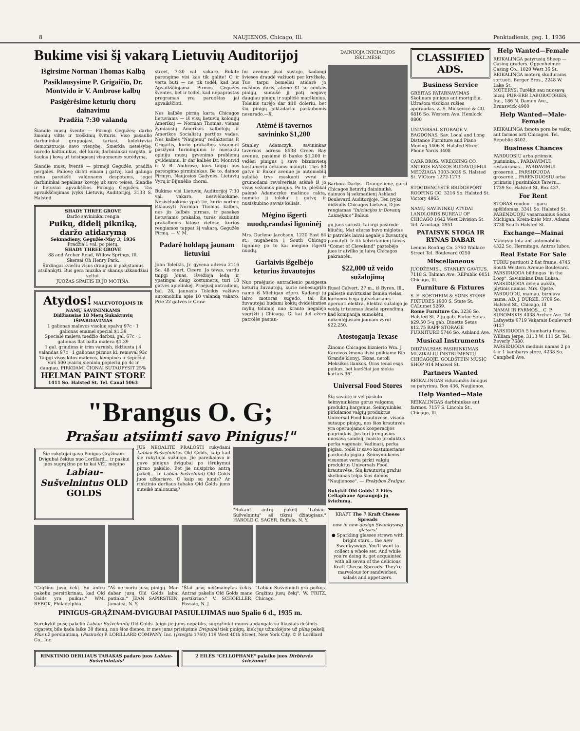8 NAUJIENOS, Chicago, Ill. Penktadienis, geg. 1, 1936
Bukime visi šį vakarą Lietuvių Auditorijoj
Išgirsime Norman Thomas Kalbą
Pasiklausysime P. Grigaičio, Dr. Montvido ir V. Ambrose kalbų
Pasigėrėsime keturių chorų dainavimu
Pradžia 7:30 valandą
Šiandie musų šventė — Pirmoji Gegužės; darbo žmonių viltis ir troškimų švituris. Viso pasaulio darbininkai grupuojasi, tariasi, kolektyviai demonstruoja savo vienybę. Smerkia neteisybę, nurodo kaltininkus, dėl kurių darbininkai vargsta, ir šaukia į kovą už teisingesnį visuomenės surėdymą.
Šiandie musų šventė — pirmoji Gegužės, pradžia pergalės. Paliovę dirbti einam į gatvę, kad galinga mina pareikšti valdonams despotams, jogei darbininkai nepaliaus kovoję už savo teises. Šiandie ir lietuviai apvaikščios Pirmąją Gegužės. Tas apvaikščiojimas įvyks Lietuvių Auditorijoj, 3133 S. Halsted
SHADY THREE GROVE
Daržo savininkai rengia
Puikų, didelį pikniką, daržo atidarymą
Sekmadieny, Gegužės-May 3, 1936
Pradžia 1 val. po pietų.
SHADY THREE GROVE
88 and Archer Road, Willow Springs, Ill.
Skersai Oh Henry Park.
Širdingai kviečiu visus draugus ir pažįstamus atsilankyti. Bus gera muzika ir skanųs užkandžiai veltui.
JUOZAS SPAITIS IR JO MOTINA.
Atydos! MALEVOTOJAMS IR NAMŲ SAVININKAMS
Didžiausias 18 Metų Sukaktuvių IŠPARDAVIMAS
1 galionas malevos visokių spalvų 97c · 1 galionas enamel special $1.39
Specialė maleva medžio darbui, gal. 67c · 1 galionas flat balta maleva $1.39
1 gal. grindims ir trim varnish, išdžiusta į 4 valandas 97c · 1 galionas pirmos kl. removal 93c
Taipgi visos kitos malevos, kempinės ir šepečiai. Virš 500 įvairių sieninių popierių po 4c ir daugiau. PIRKDAMI ČIONAI SUTAUPYSIT 25%
HELMAN PAINT STORE
1411 So. Halsted St. Tel. Canal 5063
street, 7:30 val. vakare. Bukite parengime visi kas tik galite! O ir verta buti — ne tik todėl, kad bus Apvaikščiojama Pirmos Gegužės šventės, bet ir todel, kad nepaprastas programas yra paruoštas jai apvaikščioti.
Nes kalbės pirmą kartą Chicagos lietuviams — iš visų lietuvių kolonijų Amerikoj — Norman Thomas, vienas žymiausių Amerikos kalbėtojų ir Amerikos Socialistų partijos vadas. Nes kalbės "Naujienų" redaktorius P. Grigaitis, kurio prakalbos visuomet pasižymi turiningumu ir nuosakiu opiniju musų gyvenimo problemų gvildenimu. Ir dar kalbės Dr. Montvid ir V. B. Ambrose, kurs taipgi bus parengimo pirmininkas. Be to, dainos Pirmyn, Naujosios Gadynės, Lietuvių Vyrų ir Bijunėlio chorai.
Bukime visi Lietuvių Auditorijoj 7:30 val. vakaro, nesivėluokime. Nesivėluokime ypač tie, kurie norime išklausyti Norman Thomas kalbos, nes jis kalbės pirmas, ir pasakęs lietuviams prakalbą turės skubintis prakalboms kitose vietose, kurios rengiamos tappat šį vakarą, Gegužės Pirmą. — V. M.
Padarė holdapą jaunam lietuviui
John Toleikis, Jr. gyvena adresu 2116 So. 48 court, Cicero. Jo tėvas, vardu taipgi Jonas, išvežioja ledą ir ypatingai daug kostumerių turi 18 gatvės apielinkėj. Praėjusį antradienį, bal. 28, jaunasis Toleikis važiavo automobiliu apie 10 valandą vakaro. Prie 22 gatvės ir Craw-
for avenue jisai sustojo, kadangi šviesos draudė važiuoti per kryžkelę. Tuo tarpu bomeliai atidarė jo mašinos duris, atėmė $1 su centais pinigų, sumušė jį patį negavę daugiau pinigų ir suplėšė marškinius. Toleikis turėjo dar $10 doleriu, bet šių pinigų piktadariai paskubomis nesurado.—X.
Atėmė iš tavernos savininko $1,200
Stanley Adamczyk, savininkas tavernos adresu 8538 Green Bay avenue, pasiėmė iš banko $1,200 ir vežėsi pinigus į savo bizniavietę kostumeriu čekiams mainyti. Ties 83 gatve ir Baker avenue jo automobilį sulaikė trys maskuoti vyrai ir grumodami revolveriais atėmė iš jo visus vežamus pinigus. Po to, plėšikai paėmė Adamczyko mašinos raktą, numete jį tolokai į gatvę ir nusiskubino savais keliais.
Mėgino išgerti nuodų,randasi ligoninėj
Mrs. Darlene Jacobson, 1220 East 64 st., nugabenta į South Chicago ligoninę po to kai mėgino išgerti nuodų.
Garlaivis išgelbėjo keturius žuvautojus
Nuo praėjusio antradienio pasigesta keturių žuvautojų, kurie nebesugrįžo namo iš Michigan ežero. Kadangi jų laivo motoras sugedo, tai šie žuvautojai budami kokių dvidešimties mylių tolumoj nuo kranto negalėjo sugrįžti į Chicagą. Gi kai del ežero patrolės pastan-
"Brangus O. G;
Prašau atsiimti savo Pinigus!"
Šie rukytojai gavo Pinigus-Grąžinam-Dvigubai čekius nuo Lorillard... ir paskui juos sugrąžino po to kai VĖL mėgino Labiau-Sušvelnintus OLD GOLDS
JŪS NEGALITE PRALOŠTI rukydami Labiau-Sušvelnintus Old Golds, kaip kad šie rukytojai sužinojo. Jie pareikalavo ir gavo pinigus dvigubai po išrukymui pirmo pakelio. Bet jie nusipirko antrą pakelį... ir Labiau-Sušvelnintį Old Golds juos užkariavo. O kaip su jumis? Ar rinktinio derliaus tabako Old Golds jums suteikė malonumą?
"Rukant antrą pakelį "Labiau-Sušvelnintų" aš tikrai džiaugiaus." HAROLD C. SAGER, Buffalo, N. Y.
"Grąžinu jusų čekį. Su antru pakeliu persitikrinau, kad Old Golds yra puikus." WM. REBOK, Philadelphia.
"Aš ne noriu jusų pinigų. Man dabar jusų Old Golds labai patinka." JEAN SAPIRSTEIN, Jamaica, N. Y.
"Štai jusų neišmainytas čekis. Antras pakelis Old Golds mane pertikrino." V. SCHOELLER, Passaic, N. J.
"Labiau-Sušvelninti yra puikųs. Grąžinu jusų čekį". W. FRITZ, Chicago.
PINIGUS-GRĄŽINAM-DVIGUBAI PASIULIJIMAS nuo Spalio 6 d., 1935 m.
Surukykit pusę pakelio Labiau-Sušvelnintų Old Golds. Jeigu jie jums nepatiks, sugrąžinkit mums apdangalą su likusiais dešimts cigaretų bile kada laike 30 dienų, nuo šios dienos, ir mes jums prisiųsime Dvigubai tiek pinigų, kiek jųs užmokėjote už pilną pakelį Plus už persiuntimą. (Pasirašo) P. LORILLARD COMPANY, Inc. (Įsteigta 1760) 119 West 40th Street, New York City. © P. Lorillard Co., Inc.
RINKTINIO DERLIAUS TABAKAS padaro juos Labiau-Sušvelnintais!
2 EILĖS "CELLOPHANE" palaiko juos Dirbtuvės šviežume!
DAINUOJA INICIACIJOS IŠKILMĖSE
Barbora Darlys - Drangelienė, garsi Chicagos lietuvių dainininkė, dainuos šį sekmadienį Ashland Boulevard Auditorijoje. Ten įvyks didžiulis Chicagos Lietuvių D-jos rengiamas "Iniciacijos ir Dovanų Laimėjimo" Balius.
gų juos surasti, tai irgi pasirodė kliučių. Mat ežeras buvo miglotas ir patrolės laivai negalėjo žuvautojų pamatyti. Ir tik ketvirtadienį laivas "Comet of Cleveland" pastebėjo juos ir atvilko jų laivą Chicagos pakrantėn.
$22,000 už veido sužalojimą
Rusel Calvert, 27 m., iš Byron, Ill., paliestė nuvirtusias žemėn vielas, kuriomis bėga gatvėkariams operuoti elektra. Elektra sužalojo jo veidą ir teismas išnešė sprendimą, kad kompanija sumokėtų nukentėjusiam jaunam vyrui $22,250.
Atostogauja Texase
Žinomo Chicagos biznierio Wm. J. Kareivos žmona ilsisi puikiame Rio Grande klonyj, Texas, netoli Meksikos ilankos. Oras tenai esąs puikus, bet karščiai jau siekia kartais 96°.
Universal Food Stores
Šią savaitę ir vėl pasiulo šeimyninkėms gerus valgomų produktų bargenus. Šeimyninkės, pirkdamos valgių produktus Universal Food krautuvėse, visada sutaupo pinigų, nes šios krautuvės yra operuojamos kooperacijos pagrindais. Jos turi įrengusios nuosavą sandėlį; maisto produktus perka vagonais. Vadinasi, perka pigiau, todėl ir savo kostumeriams parduoda pigiau. Šeimyninkėms visuomet verta pirkti valgių produktus Universals Food krautuvėse. Šių krautuvių gražus skelbimas telpa šios dienos "Naujienose". — Prekybos Žvalgas.
Rukykit Old Golds! 2 Eilės Cellaphane Apsaugoja jų šviežumą.
KRAFT The 7 Kraft Cheese Spreads
now in new-design Swankyswig glasses!
● Sparkling glasses strewn with bright stars... the new Swankyswigs. You'll want to collect a whole set. And while you're doing it, get acquainted with all seven of the delicious Kraft Cheese Spreads. They're marvelous for sandwiches, salads and appetizers.
CLASSIFIED ADS.
Business Service
GREITAS PATARNAVIMAS Skolinam pinigus ant mortgičių. Užrašom visokios rušies apdraudas. Z. S. Mickevice & CO. 6816 So. Western Ave. Hemlock 0800
UNIVERSAL STORAGE V. BAGDONAS, Sav. Local and Long Distance Furniture and Piano Moving 3406 S. Halsted Street Phone Yards 3408
CARR BROS. WRECKING CO. ANTROS RANKOS BUDAVOJIMUI MEDŽIAGA 3003-3039 S. Halsted St. VICtory 1272-1273
STOGDENGYSTĖ BRIDGEPORT ROOFING CO. 3216 So. Halsted St. Victory 4965
NAMŲ SAVININKŲ ATYDAI LANDLORDS BUREAU OF CHICAGO 1642 West Division St. Tel. Armitage 2951
PATAISYK STOGA IR RYNAS DABAR
Leonas Roofing Co. 3750 Wallace Street Tel. Boulevard 0250
Miscellaneous
JUODŽEMIS... STANLEY GAVCUS, 7118 S. Talman Ave. REPublic 6051 Chicago, Ill.
Furniture & Fixtures
S. E. SOSTHEIM & SONS STORE FIXTURES 1900 S. State St. CALumet 5269.
Rome Furniture Co. 3236 So. Halsted St. 2-jų gab. Parlor Setas $29.50 5-ų gab. Dinette Setas $12.75 RAPP STORAGE FURNITURE 5746 So. Ashland Ave.
Musical Instruments
DIDŽIAUSIAS PASIRINKIMAS MUZIKALIŲ INSTRUMENTŲ CHICAGOJE. GOLDSTEIN MUSIC SHOP 914 Maxwel St.
Partners Wanted
REIKALINGAS viduramžis žmogus su patyrimu. Box 436, Naujienos.
Help Wanted—Male
REIKALINGAS darbininkas ant farmos. 7157 S. Lincoln St., Chicago, Ill.
Help Wanted—Female
REIKALINGA patyrusių Sheep — Casing graders. Oppenheimer Casing Co., 1020 West 36 St.
REIKALINGA moterų skudurams sortuoti. Berger Bros., 2248 W. Lake St.
MOTERYS: Turėkit sau nuosavą biznį. PUR-ERB LABORATORIES, Inc., 186 N. Damen Ave., Brunswick 4900
Help Wanted—Male-Female
REIKALINGA ženota pora be vaikų ant farmos arti Chicagos. Tel. Republic 8402.
Business Chances
PARDUOSIU arba priimsiu pusininką... PARDAVIMUI restauranas... PARDAVIMUI grosernė... PARSIDUODA grosernė... PARENDUOSIU arba priimsiu į pusininkus Tavern... 1739 So. Halsted St. Box 437.
For Rent
STORAS rendon — garu apšildomas. 3341 So. Halsted St.
PARENDUOJU vasarnamius Sodus Michigan. Krein-kitės Mrs. Adams, 3738 South Halsted St.
Exchange—Mainai
Mainysiu lota ant automobilio. 4322 So. Hermitage, Antros lubos.
Real Estate For Sale
TURIU parduoti 2 flat frame. 4745 South Western Avenue Boulevard.
PARSIDUODA bildingas "in the Loop". Savininkas Dan Luksa.
PARSIDUODA dvieju aukštų plytinis namas. Mrs. Opste.
PARDUODU, mainau, bizniava nama. AD. J. BURKE. 3709 So. Halsted St., Chicago, Ill
NAMAI IR FARMOS... C. P. SUROMSKIS 4038 Archer Ave. Tel. Lafayette 6719 Vakarais Boulevard 0127
PARSIDUODA 5 kambariu frame. William Jerpe, 3113 W. 111 St. Tel. Beverly 7680.
PARSIDUODA medinis namas 2 po 4 ir 1 kambarys store, 4238 So. Campbell Ave.